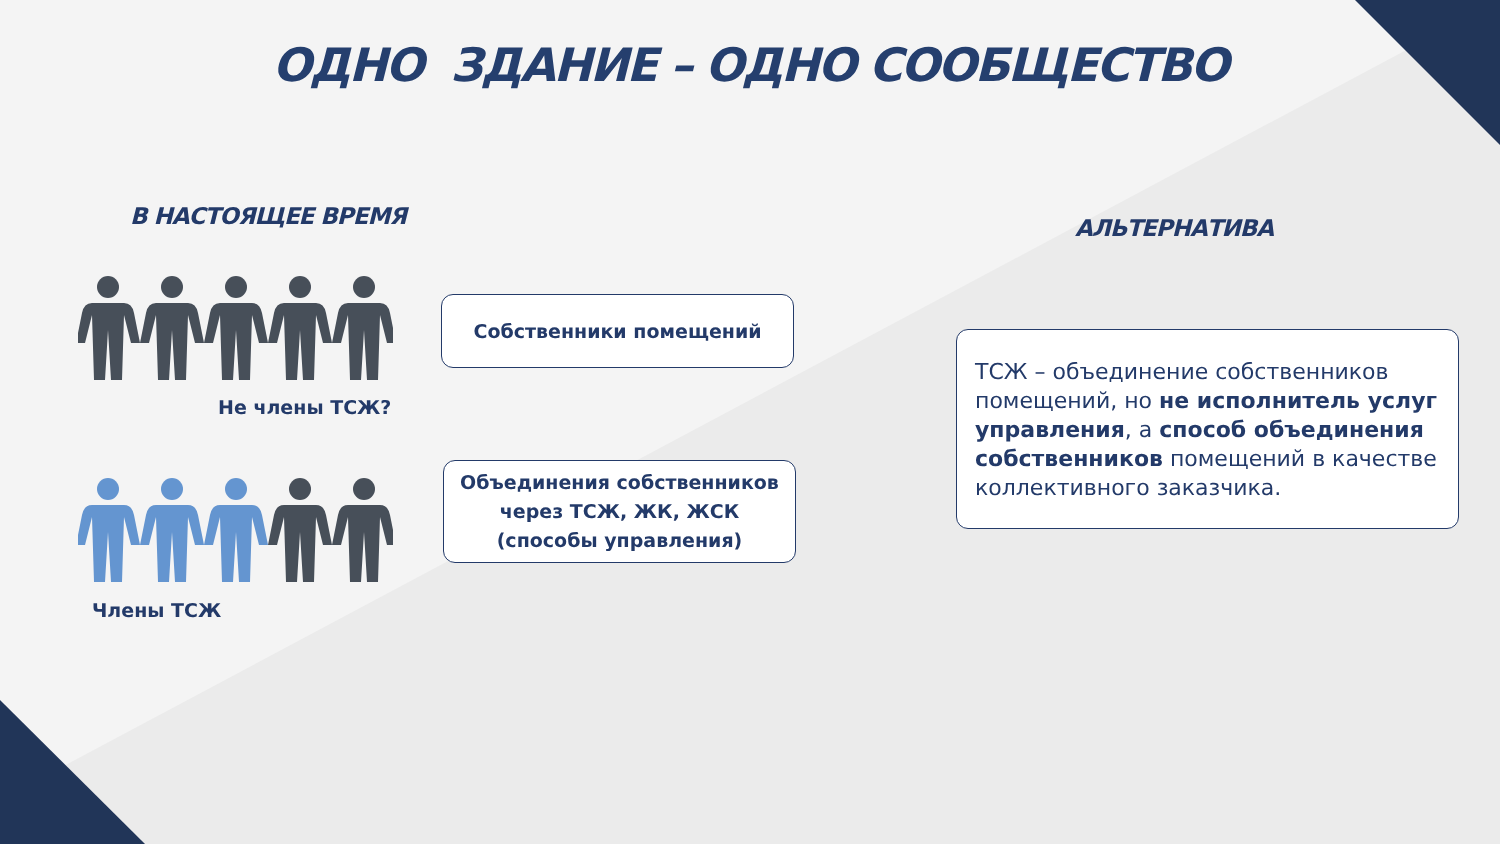ОДНО ЗДАНИЕ – ОДНО СООБЩЕСТВО
В НАСТОЯЩЕЕ ВРЕМЯ АЛЬТЕРНАТИВА
Не члены ТСЖ?
Члены ТСЖ
Собственники помещений
Объединения собственников
через ТСЖ, ЖК, ЖСК
(способы управления)
ТСЖ – объединение собственников помещений, но не исполнитель услуг управления, а способ объединения собственников помещений в качестве коллективного заказчика.